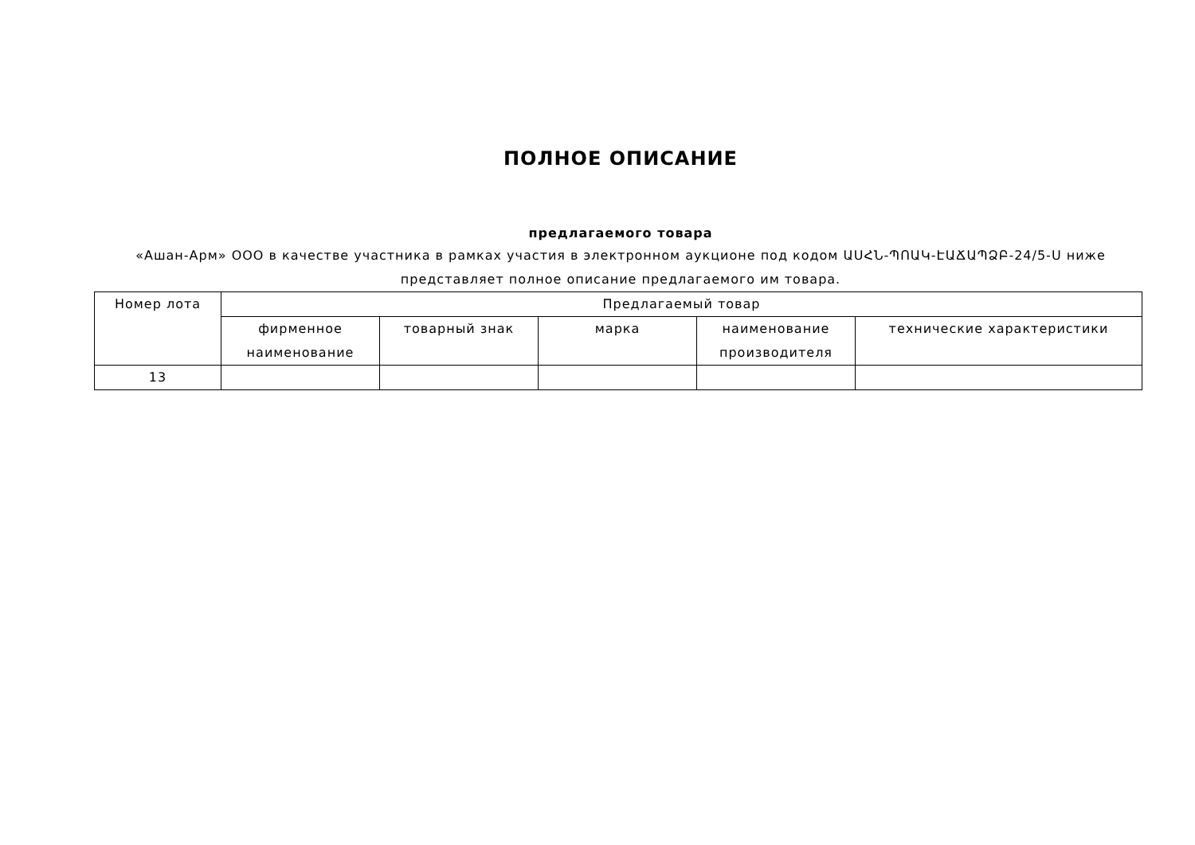ПОЛНОЕ ОПИСАНИЕ
предлагаемого товара
«Ашан-Арм» ООО в качестве участника в рамках участия в электронном аукционе под кодом ԱՍՀՆ-ՊՈԱԿ-ԷԱՃԱՊՁԲ-24/5-Ս ниже представляет полное описание предлагаемого им товара.
| Номер лота | Предлагаемый товар | | | | |
| --- | --- | --- | --- | --- | --- |
| | фирменное наименование | товарный знак | марка | наименование производителя | технические характеристики |
| 13 | | | | | |